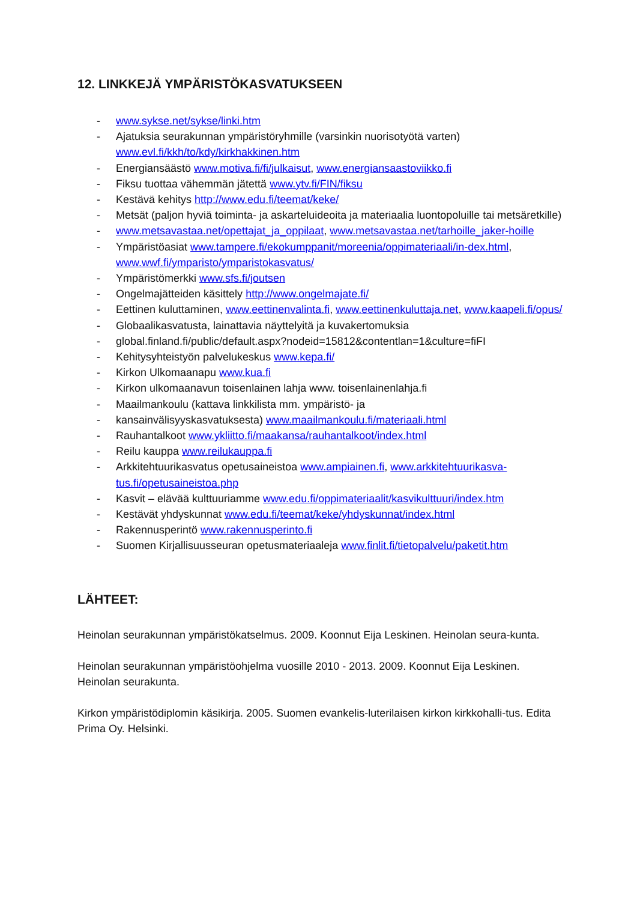12. LINKKEJÄ YMPÄRISTÖKASVATUKSEEN
- www.sykse.net/sykse/linki.htm
- Ajatuksia seurakunnan ympäristöryhmille (varsinkin nuorisotyötä varten) www.evl.fi/kkh/to/kdy/kirkhakkinen.htm
- Energiansäästö www.motiva.fi/fi/julkaisut, www.energiansaastoviikko.fi
- Fiksu tuottaa vähemmän jätettä www.ytv.fi/FIN/fiksu
- Kestävä kehitys http://www.edu.fi/teemat/keke/
- Metsät (paljon hyviä toiminta- ja askarteluideoita ja materiaalia luontopoluille tai metsäretkille)
- www.metsavastaa.net/opettajat_ja_oppilaat, www.metsavastaa.net/tarhoille_jaker-hoille
- Ympäristöasiat www.tampere.fi/ekokumppanit/moreenia/oppimateriaali/in-dex.html, www.wwf.fi/ymparisto/ymparistokasvatus/
- Ympäristömerkki www.sfs.fi/joutsen
- Ongelmajätteiden käsittely http://www.ongelmajate.fi/
- Eettinen kuluttaminen, www.eettinenvalinta.fi, www.eettinenkuluttaja.net, www.kaapeli.fi/opus/
- Globaalikasvatusta, lainattavia näyttelyitä ja kuvakertomuksia
- global.finland.fi/public/default.aspx?nodeid=15812&contentlan=1&culture=fiFI
- Kehitysyhteistyön palvelukeskus www.kepa.fi/
- Kirkon Ulkomaanapu www.kua.fi
- Kirkon ulkomaanavun toisenlainen lahja www. toisenlainenlahja.fi
- Maailmankoulu (kattava linkkilista mm. ympäristö- ja
- kansainvälisyyskasvatuksesta) www.maailmankoulu.fi/materiaali.html
- Rauhantalkoot www.ykliitto.fi/maakansa/rauhantalkoot/index.html
- Reilu kauppa www.reilukauppa.fi
- Arkkitehtuurikasvatus opetusaineistoa www.ampiainen.fi, www.arkkitehtuurikasva-tus.fi/opetusaineistoa.php
- Kasvit – elävää kulttuuriamme www.edu.fi/oppimateriaalit/kasvikulttuuri/index.htm
- Kestävät yhdyskunnat www.edu.fi/teemat/keke/yhdyskunnat/index.html
- Rakennusperintö www.rakennusperinto.fi
- Suomen Kirjallisuusseuran opetusmateriaaleja www.finlit.fi/tietopalvelu/paketit.htm
LÄHTEET:
Heinolan seurakunnan ympäristökatselmus. 2009. Koonnut Eija Leskinen. Heinolan seura-kunta.
Heinolan seurakunnan ympäristöohjelma vuosille 2010 - 2013. 2009. Koonnut Eija Leskinen. Heinolan seurakunta.
Kirkon ympäristödiplomin käsikirja. 2005. Suomen evankelis-luterilaisen kirkon kirkkohalli-tus. Edita Prima Oy. Helsinki.